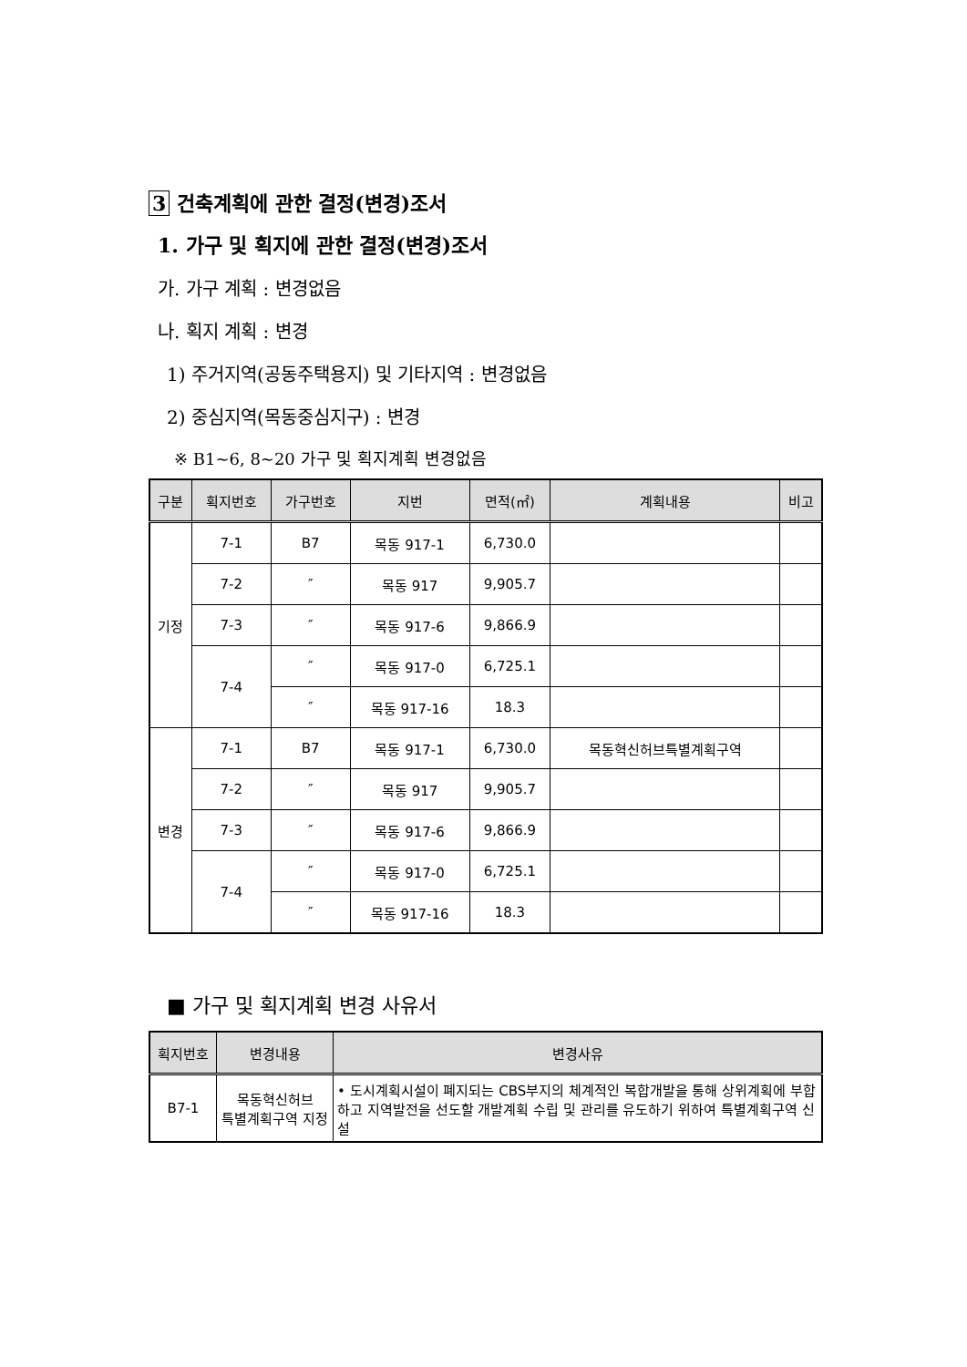3 건축계획에 관한 결정(변경)조서
1. 가구 및 획지에 관한 결정(변경)조서
가. 가구 계획 : 변경없음
나. 획지 계획 : 변경
1) 주거지역(공동주택용지) 및 기타지역 : 변경없음
2) 중심지역(목동중심지구) : 변경
※ B1~6, 8~20 가구 및 획지계획 변경없음
| 구분 | 획지번호 | 가구번호 | 지번 | 면적(㎡) | 계획내용 | 비고 |
| --- | --- | --- | --- | --- | --- | --- |
| 기정 | 7-1 | B7 | 목동 917-1 | 6,730.0 | | |
| | 7-2 | ″ | 목동 917 | 9,905.7 | | |
| | 7-3 | ″ | 목동 917-6 | 9,866.9 | | |
| | 7-4 | ″ | 목동 917-0 | 6,725.1 | | |
| | | ″ | 목동 917-16 | 18.3 | | |
| 변경 | 7-1 | B7 | 목동 917-1 | 6,730.0 | 목동혁신허브특별계획구역 | |
| | 7-2 | ″ | 목동 917 | 9,905.7 | | |
| | 7-3 | ″ | 목동 917-6 | 9,866.9 | | |
| | 7-4 | ″ | 목동 917-0 | 6,725.1 | | |
| | | ″ | 목동 917-16 | 18.3 | | |
■ 가구 및 획지계획 변경 사유서
| 획지번호 | 변경내용 | 변경사유 |
| --- | --- | --- |
| B7-1 | 목동혁신허브 특별계획구역 지정 | • 도시계획시설이 폐지되는 CBS부지의 체계적인 복합개발을 통해 상위계획에 부합하고 지역발전을 선도할 개발계획 수립 및 관리를 유도하기 위하여 특별계획구역 신설 |